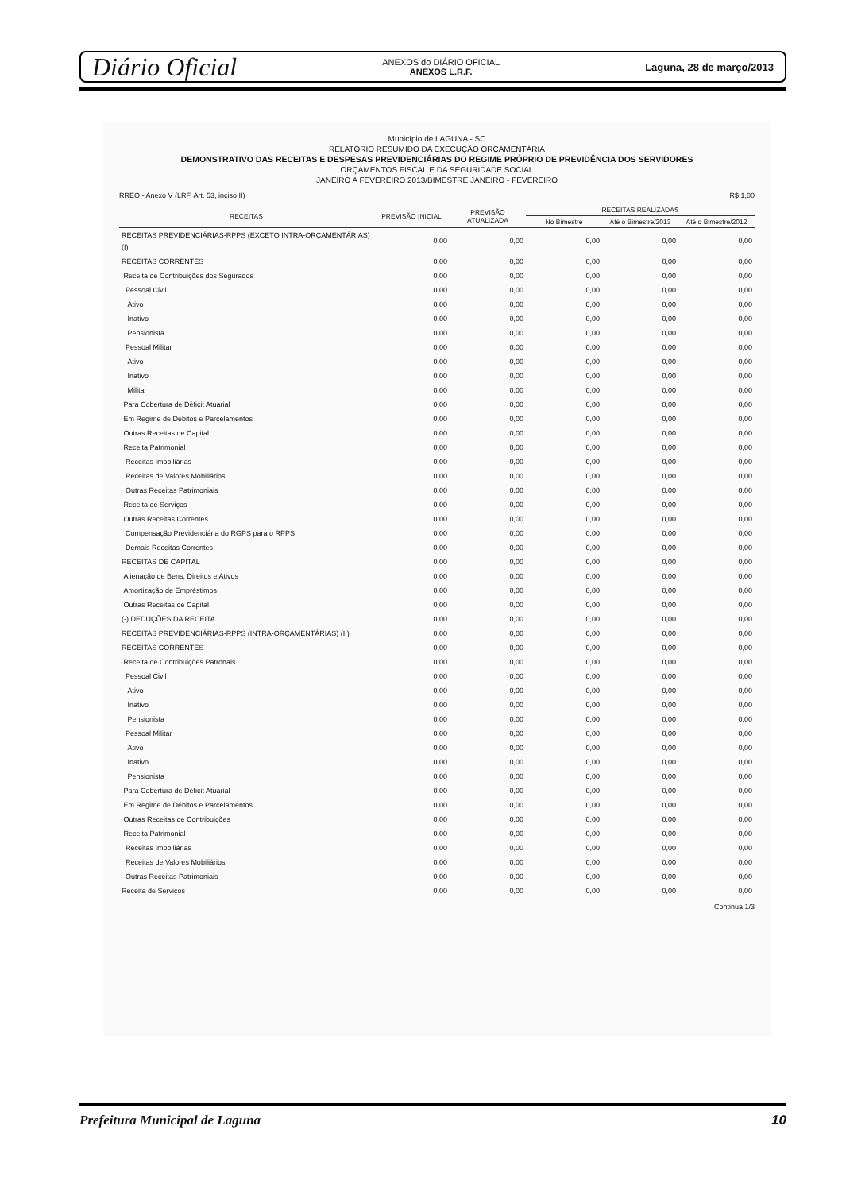Diário Oficial
ANEXOS do DIÁRIO OFICIAL
ANEXOS L.R.F.
Laguna, 28 de março/2013
Município de LAGUNA - SC
RELATÓRIO RESUMIDO DA EXECUÇÃO ORÇAMENTÁRIA
DEMONSTRATIVO DAS RECEITAS E DESPESAS PREVIDENCIÁRIAS DO REGIME PRÓPRIO DE PREVIDÊNCIA DOS SERVIDORES
ORÇAMENTOS FISCAL E DA SEGURIDADE SOCIAL
JANEIRO A FEVEREIRO 2013/BIMESTRE JANEIRO - FEVEREIRO
RREO - Anexo V (LRF, Art. 53, inciso II) R$ 1,00
| RECEITAS | PREVISÃO INICIAL | PREVISÃO ATUALIZADA | RECEITAS REALIZADAS | | |
| --- | --- | --- | --- | --- | --- |
| | | | No Bimestre | Até o Bimestre/2013 | Até o Bimestre/2012 |
| RECEITAS PREVIDENCIÁRIAS-RPPS (EXCETO INTRA-ORÇAMENTÁRIAS) (I) | 0,00 | 0,00 | 0,00 | 0,00 | 0,00 |
| RECEITAS CORRENTES | 0,00 | 0,00 | 0,00 | 0,00 | 0,00 |
| Receita de Contribuições dos Segurados | 0,00 | 0,00 | 0,00 | 0,00 | 0,00 |
| Pessoal Civil | 0,00 | 0,00 | 0,00 | 0,00 | 0,00 |
| Ativo | 0,00 | 0,00 | 0,00 | 0,00 | 0,00 |
| Inativo | 0,00 | 0,00 | 0,00 | 0,00 | 0,00 |
| Pensionista | 0,00 | 0,00 | 0,00 | 0,00 | 0,00 |
| Pessoal Militar | 0,00 | 0,00 | 0,00 | 0,00 | 0,00 |
| Ativo | 0,00 | 0,00 | 0,00 | 0,00 | 0,00 |
| Inativo | 0,00 | 0,00 | 0,00 | 0,00 | 0,00 |
| Militar | 0,00 | 0,00 | 0,00 | 0,00 | 0,00 |
| Para Cobertura de Déficit Atuarial | 0,00 | 0,00 | 0,00 | 0,00 | 0,00 |
| Em Regime de Débitos e Parcelamentos | 0,00 | 0,00 | 0,00 | 0,00 | 0,00 |
| Outras Receitas de Capital | 0,00 | 0,00 | 0,00 | 0,00 | 0,00 |
| Receita Patrimonial | 0,00 | 0,00 | 0,00 | 0,00 | 0,00 |
| Receitas Imobiliárias | 0,00 | 0,00 | 0,00 | 0,00 | 0,00 |
| Receitas de Valores Mobiliários | 0,00 | 0,00 | 0,00 | 0,00 | 0,00 |
| Outras Receitas Patrimoniais | 0,00 | 0,00 | 0,00 | 0,00 | 0,00 |
| Receita de Serviços | 0,00 | 0,00 | 0,00 | 0,00 | 0,00 |
| Outras Receitas Correntes | 0,00 | 0,00 | 0,00 | 0,00 | 0,00 |
| Compensação Previdenciária do RGPS para o RPPS | 0,00 | 0,00 | 0,00 | 0,00 | 0,00 |
| Demais Receitas Correntes | 0,00 | 0,00 | 0,00 | 0,00 | 0,00 |
| RECEITAS DE CAPITAL | 0,00 | 0,00 | 0,00 | 0,00 | 0,00 |
| Alienação de Bens, Direitos e Ativos | 0,00 | 0,00 | 0,00 | 0,00 | 0,00 |
| Amortização de Empréstimos | 0,00 | 0,00 | 0,00 | 0,00 | 0,00 |
| Outras Receitas de Capital | 0,00 | 0,00 | 0,00 | 0,00 | 0,00 |
| (-) DEDUÇÕES DA RECEITA | 0,00 | 0,00 | 0,00 | 0,00 | 0,00 |
| RECEITAS PREVIDENCIÁRIAS-RPPS (INTRA-ORÇAMENTÁRIAS) (II) | 0,00 | 0,00 | 0,00 | 0,00 | 0,00 |
| RECEITAS CORRENTES | 0,00 | 0,00 | 0,00 | 0,00 | 0,00 |
| Receita de Contribuições Patronais | 0,00 | 0,00 | 0,00 | 0,00 | 0,00 |
| Pessoal Civil | 0,00 | 0,00 | 0,00 | 0,00 | 0,00 |
| Ativo | 0,00 | 0,00 | 0,00 | 0,00 | 0,00 |
| Inativo | 0,00 | 0,00 | 0,00 | 0,00 | 0,00 |
| Pensionista | 0,00 | 0,00 | 0,00 | 0,00 | 0,00 |
| Pessoal Militar | 0,00 | 0,00 | 0,00 | 0,00 | 0,00 |
| Ativo | 0,00 | 0,00 | 0,00 | 0,00 | 0,00 |
| Inativo | 0,00 | 0,00 | 0,00 | 0,00 | 0,00 |
| Pensionista | 0,00 | 0,00 | 0,00 | 0,00 | 0,00 |
| Para Cobertura de Déficit Atuarial | 0,00 | 0,00 | 0,00 | 0,00 | 0,00 |
| Em Regime de Débitos e Parcelamentos | 0,00 | 0,00 | 0,00 | 0,00 | 0,00 |
| Outras Receitas de Contribuições | 0,00 | 0,00 | 0,00 | 0,00 | 0,00 |
| Receita Patrimonial | 0,00 | 0,00 | 0,00 | 0,00 | 0,00 |
| Receitas Imobiliárias | 0,00 | 0,00 | 0,00 | 0,00 | 0,00 |
| Receitas de Valores Mobiliários | 0,00 | 0,00 | 0,00 | 0,00 | 0,00 |
| Outras Receitas Patrimoniais | 0,00 | 0,00 | 0,00 | 0,00 | 0,00 |
| Receita de Serviços | 0,00 | 0,00 | 0,00 | 0,00 | 0,00 |
Continua 1/3
Prefeitura Municipal de Laguna 10